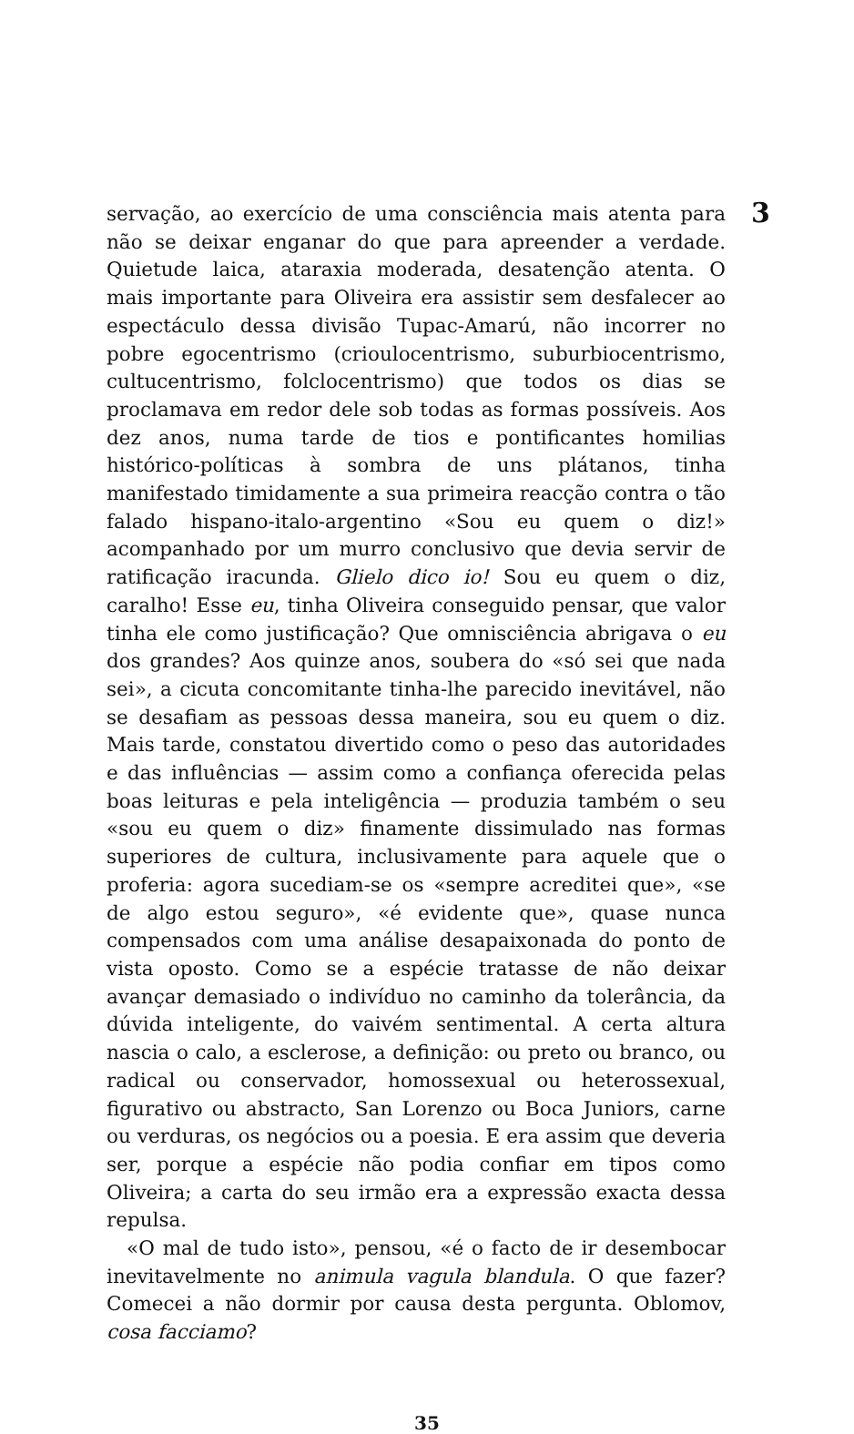3
servação, ao exercício de uma consciência mais atenta para não se deixar enganar do que para apreender a verdade. Quietude laica, ataraxia moderada, desatenção atenta. O mais importante para Oliveira era assistir sem desfalecer ao espectáculo dessa divisão Tupac-Amarú, não incorrer no pobre egocentrismo (crioulocentrismo, suburbiocentrismo, cultucentrismo, folclocentrismo) que todos os dias se proclamava em redor dele sob todas as formas possíveis. Aos dez anos, numa tarde de tios e pontificantes homilias histórico-políticas à sombra de uns plátanos, tinha manifestado timidamente a sua primeira reacção contra o tão falado hispano-italo-argentino «Sou eu quem o diz!» acompanhado por um murro conclusivo que devia servir de ratificação iracunda. Glielo dico io! Sou eu quem o diz, caralho! Esse eu, tinha Oliveira conseguido pensar, que valor tinha ele como justificação? Que omnisciência abrigava o eu dos grandes? Aos quinze anos, soubera do «só sei que nada sei», a cicuta concomitante tinha-lhe parecido inevitável, não se desafiam as pessoas dessa maneira, sou eu quem o diz. Mais tarde, constatou divertido como o peso das autoridades e das influências — assim como a confiança oferecida pelas boas leituras e pela inteligência — produzia também o seu «sou eu quem o diz» finamente dissimulado nas formas superiores de cultura, inclusivamente para aquele que o proferia: agora sucediam-se os «sempre acreditei que», «se de algo estou seguro», «é evidente que», quase nunca compensados com uma análise desapaixonada do ponto de vista oposto. Como se a espécie tratasse de não deixar avançar demasiado o indivíduo no caminho da tolerância, da dúvida inteligente, do vaivém sentimental. A certa altura nascia o calo, a esclerose, a definição: ou preto ou branco, ou radical ou conservador, homossexual ou heterossexual, figurativo ou abstracto, San Lorenzo ou Boca Juniors, carne ou verduras, os negócios ou a poesia. E era assim que deveria ser, porque a espécie não podia confiar em tipos como Oliveira; a carta do seu irmão era a expressão exacta dessa repulsa.
«O mal de tudo isto», pensou, «é o facto de ir desembocar inevitavelmente no animula vagula blandula. O que fazer? Comecei a não dormir por causa desta pergunta. Oblomov, cosa facciamo?
35